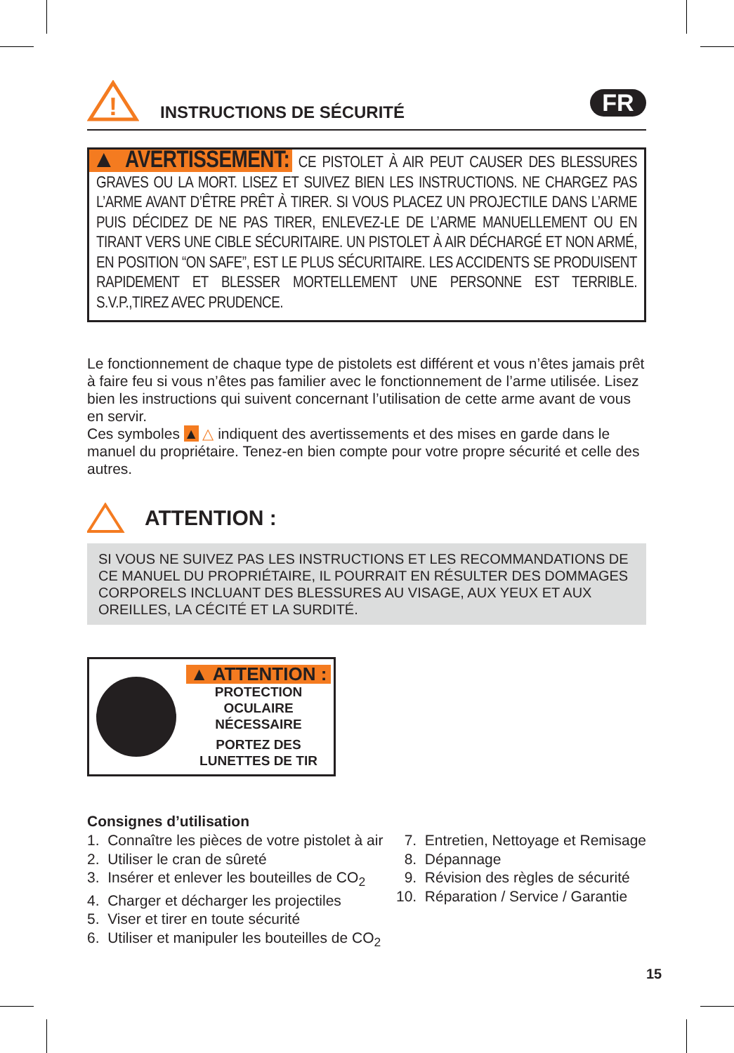!
INSTRUCTIONS DE SÉCURITÉ
FR
▲ AVERTISSEMENT: CE PISTOLET À AIR PEUT CAUSER DES BLESSURES GRAVES OU LA MORT. LISEZ ET SUIVEZ BIEN LES INSTRUCTIONS. NE CHARGEZ PAS L’ARME AVANT D’ÊTRE PRÊT À TIRER. SI VOUS PLACEZ UN PROJECTILE DANS L’ARME PUIS DÉCIDEZ DE NE PAS TIRER, ENLEVEZ-LE DE L’ARME MANUELLEMENT OU EN TIRANT VERS UNE CIBLE SÉCURITAIRE. UN PISTOLET À AIR DÉCHARGÉ ET NON ARMÉ, EN POSITION “ON SAFE”, EST LE PLUS SÉCURITAIRE. LES ACCIDENTS SE PRODUISENT RAPIDEMENT ET BLESSER MORTELLEMENT UNE PERSONNE EST TERRIBLE. S.V.P.,TIREZ AVEC PRUDENCE.
Le fonctionnement de chaque type de pistolets est différent et vous n’êtes jamais prêt à faire feu si vous n’êtes pas familier avec le fonctionnement de l’arme utilisée. Lisez bien les instructions qui suivent concernant l’utilisation de cette arme avant de vous en servir.
Ces symboles ▲ △ indiquent des avertissements et des mises en garde dans le manuel du propriétaire. Tenez-en bien compte pour votre propre sécurité et celle des autres.
ATTENTION :
SI VOUS NE SUIVEZ PAS LES INSTRUCTIONS ET LES RECOMMANDATIONS DE CE MANUEL DU PROPRIÉTAIRE, IL POURRAIT EN RÉSULTER DES DOMMAGES CORPORELS INCLUANT DES BLESSURES AU VISAGE, AUX YEUX ET AUX OREILLES, LA CÉCITÉ ET LA SURDITÉ.
▲ ATTENTION :
PROTECTION OCULAIRE
NÉCESSAIRE
PORTEZ DES
LUNETTES DE TIR
Consignes d’utilisation
1. Connaître les pièces de votre pistolet à air
2. Utiliser le cran de sûreté
3. Insérer et enlever les bouteilles de CO<sub>2</sub>
4. Charger et décharger les projectiles
5. Viser et tirer en toute sécurité
6. Utiliser et manipuler les bouteilles de CO<sub>2</sub>
7. Entretien, Nettoyage et Remisage
8. Dépannage
9. Révision des règles de sécurité
10. Réparation / Service / Garantie
15